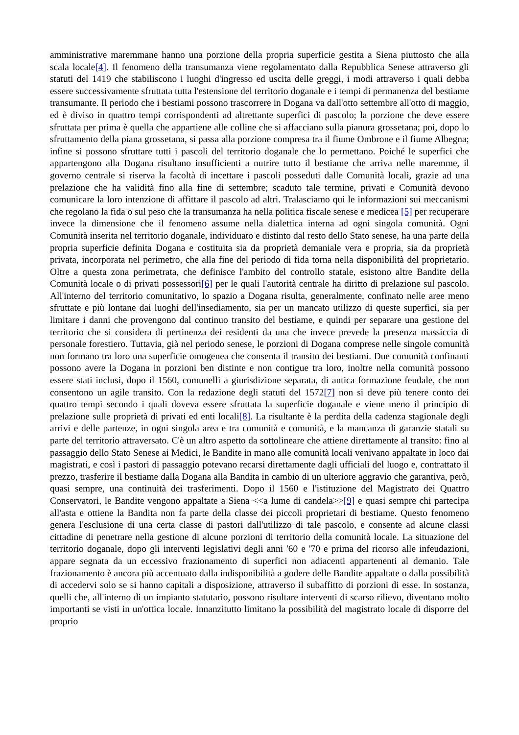amministrative maremmane hanno una porzione della propria superficie gestita a Siena piuttosto che alla scala locale[4]. Il fenomeno della transumanza viene regolamentato dalla Repubblica Senese attraverso gli statuti del 1419 che stabiliscono i luoghi d'ingresso ed uscita delle greggi, i modi attraverso i quali debba essere successivamente sfruttata tutta l'estensione del territorio doganale e i tempi di permanenza del bestiame transumante. Il periodo che i bestiami possono trascorrere in Dogana va dall'otto settembre all'otto di maggio, ed è diviso in quattro tempi corrispondenti ad altrettante superfici di pascolo; la porzione che deve essere sfruttata per prima è quella che appartiene alle colline che si affacciano sulla pianura grossetana; poi, dopo lo sfruttamento della piana grossetana, si passa alla porzione compresa tra il fiume Ombrone e il fiume Albegna; infine si possono sfruttare tutti i pascoli del territorio doganale che lo permettano. Poiché le superfici che appartengono alla Dogana risultano insufficienti a nutrire tutto il bestiame che arriva nelle maremme, il governo centrale si riserva la facoltà di incettare i pascoli posseduti dalle Comunità locali, grazie ad una prelazione che ha validità fino alla fine di settembre; scaduto tale termine, privati e Comunità devono comunicare la loro intenzione di affittare il pascolo ad altri. Tralasciamo qui le informazioni sui meccanismi che regolano la fida o sul peso che la transumanza ha nella politica fiscale senese e medicea [5] per recuperare invece la dimensione che il fenomeno assume nella dialettica interna ad ogni singola comunità. Ogni Comunità inserita nel territorio doganale, individuato e distinto dal resto dello Stato senese, ha una parte della propria superficie definita Dogana e costituita sia da proprietà demaniale vera e propria, sia da proprietà privata, incorporata nel perimetro, che alla fine del periodo di fida torna nella disponibilità del proprietario. Oltre a questa zona perimetrata, che definisce l'ambito del controllo statale, esistono altre Bandite della Comunità locale o di privati possessori[6] per le quali l'autorità centrale ha diritto di prelazione sul pascolo. All'interno del territorio comunitativo, lo spazio a Dogana risulta, generalmente, confinato nelle aree meno sfruttate e più lontane dai luoghi dell'insediamento, sia per un mancato utilizzo di queste superfici, sia per limitare i danni che provengono dal continuo transito del bestiame, e quindi per separare una gestione del territorio che si considera di pertinenza dei residenti da una che invece prevede la presenza massiccia di personale forestiero. Tuttavia, già nel periodo senese, le porzioni di Dogana comprese nelle singole comunità non formano tra loro una superficie omogenea che consenta il transito dei bestiami. Due comunità confinanti possono avere la Dogana in porzioni ben distinte e non contigue tra loro, inoltre nella comunità possono essere stati inclusi, dopo il 1560, comunelli a giurisdizione separata, di antica formazione feudale, che non consentono un agile transito. Con la redazione degli statuti del 1572[7] non si deve più tenere conto dei quattro tempi secondo i quali doveva essere sfruttata la superficie doganale e viene meno il principio di prelazione sulle proprietà di privati ed enti locali[8]. La risultante è la perdita della cadenza stagionale degli arrivi e delle partenze, in ogni singola area e tra comunità e comunità, e la mancanza di garanzie statali su parte del territorio attraversato. C'è un altro aspetto da sottolineare che attiene direttamente al transito: fino al passaggio dello Stato Senese ai Medici, le Bandite in mano alle comunità locali venivano appaltate in loco dai magistrati, e così i pastori di passaggio potevano recarsi direttamente dagli ufficiali del luogo e, contrattato il prezzo, trasferire il bestiame dalla Dogana alla Bandita in cambio di un ulteriore aggravio che garantiva, però, quasi sempre, una continuità dei trasferimenti. Dopo il 1560 e l'istituzione del Magistrato dei Quattro Conservatori, le Bandite vengono appaltate a Siena <<a lume di candela>>[9] e quasi sempre chi partecipa all'asta e ottiene la Bandita non fa parte della classe dei piccoli proprietari di bestiame. Questo fenomeno genera l'esclusione di una certa classe di pastori dall'utilizzo di tale pascolo, e consente ad alcune classi cittadine di penetrare nella gestione di alcune porzioni di territorio della comunità locale. La situazione del territorio doganale, dopo gli interventi legislativi degli anni '60 e '70 e prima del ricorso alle infeudazioni, appare segnata da un eccessivo frazionamento di superfici non adiacenti appartenenti al demanio. Tale frazionamento è ancora più accentuato dalla indisponibilità a godere delle Bandite appaltate o dalla possibilità di accedervi solo se si hanno capitali a disposizione, attraverso il subaffitto di porzioni di esse. In sostanza, quelli che, all'interno di un impianto statutario, possono risultare interventi di scarso rilievo, diventano molto importanti se visti in un'ottica locale. Innanzitutto limitano la possibilità del magistrato locale di disporre del proprio